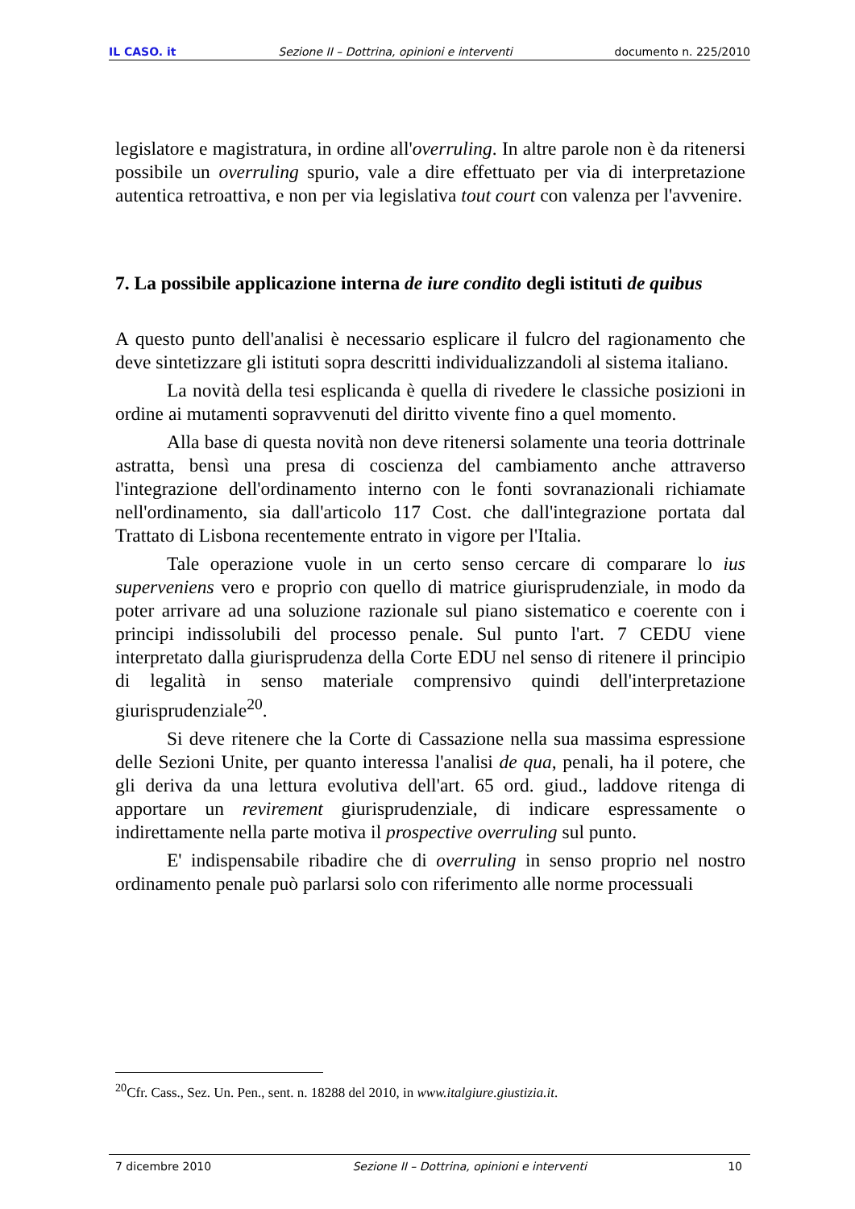IL CASO. it Sezione II – Dottrina, opinioni e interventi documento n. 225/2010
legislatore e magistratura, in ordine all'overruling. In altre parole non è da ritenersi possibile un overruling spurio, vale a dire effettuato per via di interpretazione autentica retroattiva, e non per via legislativa tout court con valenza per l'avvenire.
7. La possibile applicazione interna de iure condito degli istituti de quibus
A questo punto dell'analisi è necessario esplicare il fulcro del ragionamento che deve sintetizzare gli istituti sopra descritti individualizzandoli al sistema italiano.
La novità della tesi esplicanda è quella di rivedere le classiche posizioni in ordine ai mutamenti sopravvenuti del diritto vivente fino a quel momento.
Alla base di questa novità non deve ritenersi solamente una teoria dottrinale astratta, bensì una presa di coscienza del cambiamento anche attraverso l'integrazione dell'ordinamento interno con le fonti sovranazionali richiamate nell'ordinamento, sia dall'articolo 117 Cost. che dall'integrazione portata dal Trattato di Lisbona recentemente entrato in vigore per l'Italia.
Tale operazione vuole in un certo senso cercare di comparare lo ius superveniens vero e proprio con quello di matrice giurisprudenziale, in modo da poter arrivare ad una soluzione razionale sul piano sistematico e coerente con i principi indissolubili del processo penale. Sul punto l'art. 7 CEDU viene interpretato dalla giurisprudenza della Corte EDU nel senso di ritenere il principio di legalità in senso materiale comprensivo quindi dell'interpretazione giurisprudenziale<sup>20</sup>.
Si deve ritenere che la Corte di Cassazione nella sua massima espressione delle Sezioni Unite, per quanto interessa l'analisi de qua, penali, ha il potere, che gli deriva da una lettura evolutiva dell'art. 65 ord. giud., laddove ritenga di apportare un revirement giurisprudenziale, di indicare espressamente o indirettamente nella parte motiva il prospective overruling sul punto.
E' indispensabile ribadire che di overruling in senso proprio nel nostro ordinamento penale può parlarsi solo con riferimento alle norme processuali
<sup>20</sup> Cfr. Cass., Sez. Un. Pen., sent. n. 18288 del 2010, in www.italgiure.giustizia.it.
7 dicembre 2010 Sezione II – Dottrina, opinioni e interventi 10